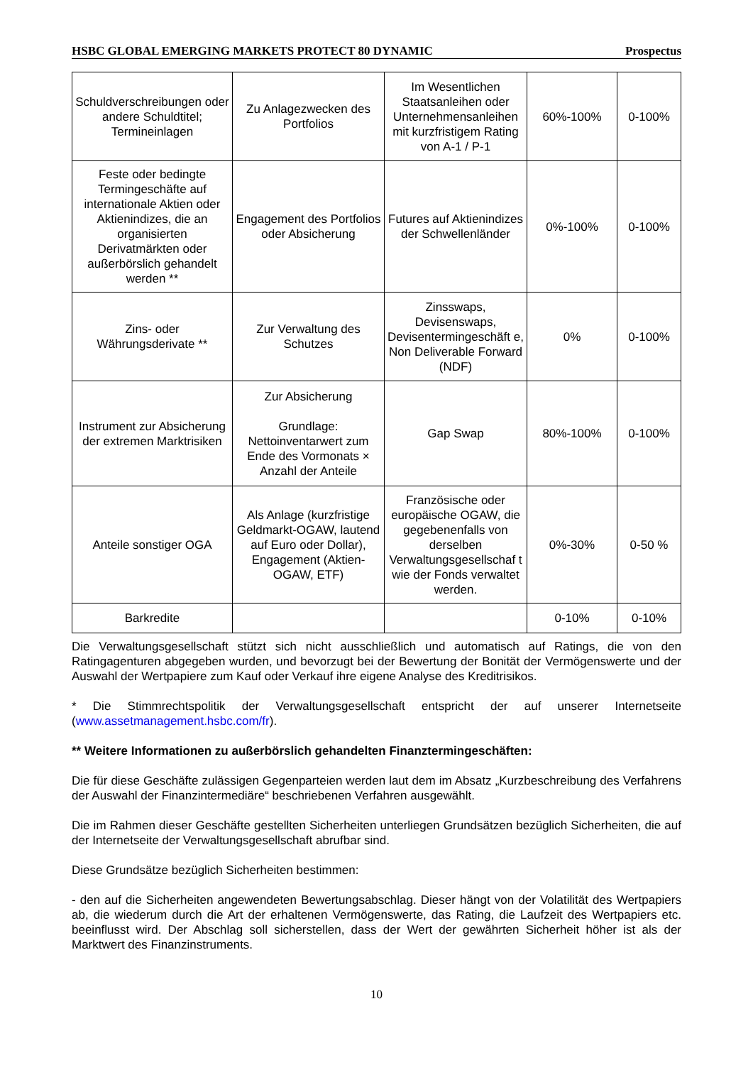HSBC GLOBAL EMERGING MARKETS PROTECT 80 DYNAMIC Prospectus
| Schuldverschreibungen oder andere Schuldtitel; Termineinlagen | Zu Anlagezwecken des Portfolios | Im Wesentlichen Staatsanleihen oder Unternehmensanleihen mit kurzfristigem Rating von A-1 / P-1 | 60%-100% | 0-100% |
| Feste oder bedingte Termingeschäfte auf internationale Aktien oder Aktienindizes, die an organisierten Derivatmärkten oder außerbörslich gehandelt werden ** | Engagement des Portfolios oder Absicherung | Futures auf Aktienindizes der Schwellenländer | 0%-100% | 0-100% |
| Zins- oder Währungsderivate ** | Zur Verwaltung des Schutzes | Zinsswaps, Devisenswaps, Devisentermingeschäft e, Non Deliverable Forward (NDF) | 0% | 0-100% |
| Instrument zur Absicherung der extremen Marktrisiken | Zur Absicherung Grundlage: Nettoinventarwert zum Ende des Vormonats × Anzahl der Anteile | Gap Swap | 80%-100% | 0-100% |
| Anteile sonstiger OGA | Als Anlage (kurzfristige Geldmarkt-OGAW, lautend auf Euro oder Dollar), Engagement (Aktien-OGAW, ETF) | Französische oder europäische OGAW, die gegebenenfalls von derselben Verwaltungsgesellschaf t wie der Fonds verwaltet werden. | 0%-30% | 0-50 % |
| Barkredite | | | 0-10% | 0-10% |
Die Verwaltungsgesellschaft stützt sich nicht ausschließlich und automatisch auf Ratings, die von den Ratingagenturen abgegeben wurden, und bevorzugt bei der Bewertung der Bonität der Vermögenswerte und der Auswahl der Wertpapiere zum Kauf oder Verkauf ihre eigene Analyse des Kreditrisikos.
* Die Stimmrechtspolitik der Verwaltungsgesellschaft entspricht der auf unserer Internetseite (www.assetmanagement.hsbc.com/fr).
** Weitere Informationen zu außerbörslich gehandelten Finanztermingeschäften:
Die für diese Geschäfte zulässigen Gegenparteien werden laut dem im Absatz „Kurzbeschreibung des Verfahrens der Auswahl der Finanzintermediäre“ beschriebenen Verfahren ausgewählt.
Die im Rahmen dieser Geschäfte gestellten Sicherheiten unterliegen Grundsätzen bezüglich Sicherheiten, die auf der Internetseite der Verwaltungsgesellschaft abrufbar sind.
Diese Grundsätze bezüglich Sicherheiten bestimmen:
- den auf die Sicherheiten angewendeten Bewertungsabschlag. Dieser hängt von der Volatilität des Wertpapiers ab, die wiederum durch die Art der erhaltenen Vermögenswerte, das Rating, die Laufzeit des Wertpapiers etc. beeinflusst wird. Der Abschlag soll sicherstellen, dass der Wert der gewährten Sicherheit höher ist als der Marktwert des Finanzinstruments.
10